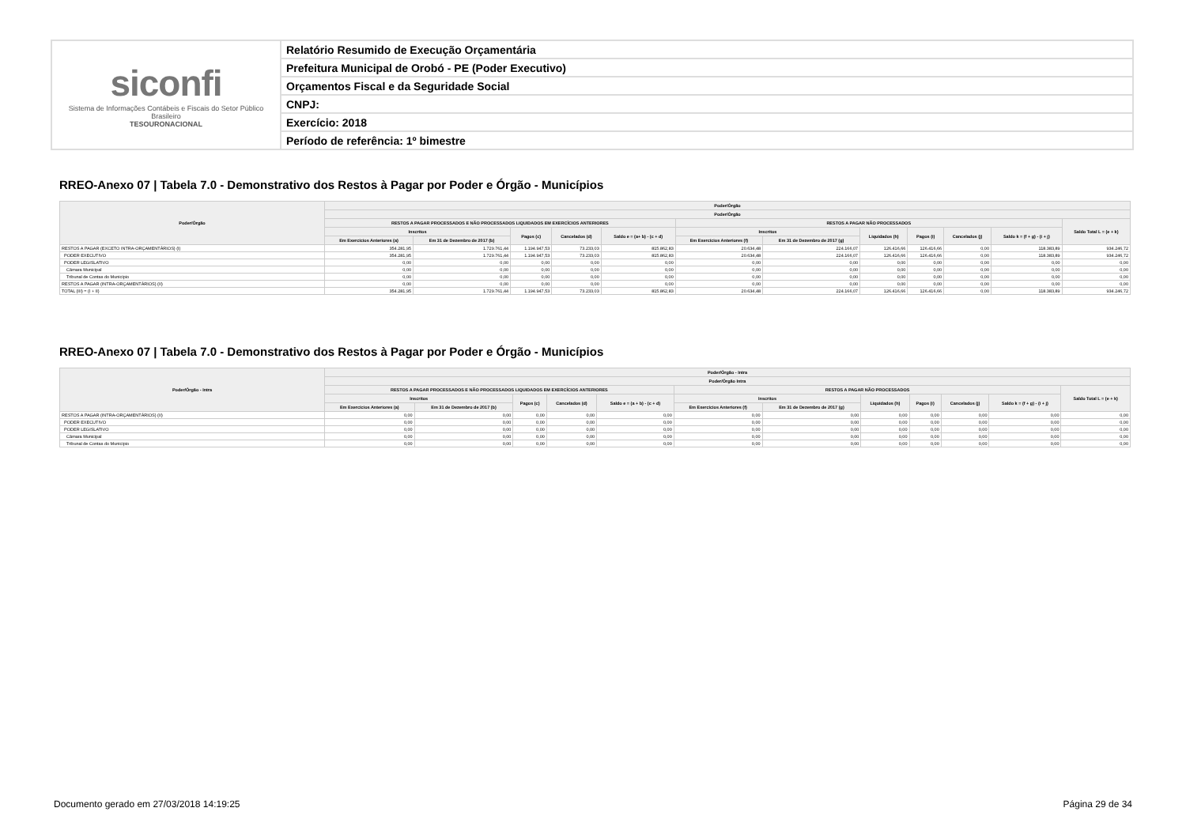| siconfi Sistema de Informações Contábeis e Fiscais do Setor Público Brasileiro TESOURONACIONAL | Relatório Resumido de Execução Orçamentária |
| | Prefeitura Municipal de Orobó - PE (Poder Executivo) |
| | Orçamentos Fiscal e da Seguridade Social |
| | CNPJ: |
| | Exercício: 2018 |
| | Período de referência: 1º bimestre |
RREO-Anexo 07 | Tabela 7.0 - Demonstrativo dos Restos à Pagar por Poder e Órgão - Municípios
| Poder/Órgão | Poder/Órgão | | | | | | | | | | | |
| --- | --- | --- | --- | --- | --- | --- | --- | --- | --- | --- | --- | --- |
| | Poder/Órgão | | | | | | | | | | | |
| | RESTOS A PAGAR PROCESSADOS E NÃO PROCESSADOS LIQUIDADOS EM EXERCÍCIOS ANTERIORES | | | | | RESTOS A PAGAR NÃO PROCESSADOS | | | | | | Saldo Total L = (e + k) |
| | Inscritos | | Pagos (c) | Cancelados (d) | Saldo e = (a+ b) - (c + d) | Inscritos | | Liquidados (h) | Pagos (i) | Cancelados (j) | Saldo k = (f + g) - (i + j) | |
| | Em Exercícios Anteriores (a) | Em 31 de Dezembro de 2017 (b) | | | | Em Exercícios Anteriores (f) | Em 31 de Dezembro de 2017 (g) | | | | | |
| RESTOS A PAGAR (EXCETO INTRA-ORÇAMENTÁRIOS) (I) | 354.281,95 | 1.729.761,44 | 1.194.947,53 | 73.233,03 | 815.862,83 | 20.634,48 | 224.166,07 | 126.416,66 | 126.416,66 | 0,00 | 118.383,89 | 934.246,72 |
| PODER EXECUTIVO | 354.281,95 | 1.729.761,44 | 1.194.947,53 | 73.233,03 | 815.862,83 | 20.634,48 | 224.166,07 | 126.416,66 | 126.416,66 | 0,00 | 118.383,89 | 934.246,72 |
| PODER LEGISLATIVO | 0,00 | 0,00 | 0,00 | 0,00 | 0,00 | 0,00 | 0,00 | 0,00 | 0,00 | 0,00 | 0,00 | 0,00 |
| Câmara Municipal | 0,00 | 0,00 | 0,00 | 0,00 | 0,00 | 0,00 | 0,00 | 0,00 | 0,00 | 0,00 | 0,00 | 0,00 |
| Tribunal de Contas do Município | 0,00 | 0,00 | 0,00 | 0,00 | 0,00 | 0,00 | 0,00 | 0,00 | 0,00 | 0,00 | 0,00 | 0,00 |
| RESTOS A PAGAR (INTRA-ORÇAMENTÁRIOS) (II) | 0,00 | 0,00 | 0,00 | 0,00 | 0,00 | 0,00 | 0,00 | 0,00 | 0,00 | 0,00 | 0,00 | 0,00 |
| TOTAL (III) = (I + II) | 354.281,95 | 1.729.761,44 | 1.194.947,53 | 73.233,03 | 815.862,83 | 20.634,48 | 224.166,07 | 126.416,66 | 126.416,66 | 0,00 | 118.383,89 | 934.246,72 |
RREO-Anexo 07 | Tabela 7.0 - Demonstrativo dos Restos à Pagar por Poder e Órgão - Municípios
| Poder/Órgão - Intra | Poder/Órgão - Intra | | | | | | | | | | | |
| --- | --- | --- | --- | --- | --- | --- | --- | --- | --- | --- | --- | --- |
| | Poder/Órgão Intra | | | | | | | | | | | |
| | RESTOS A PAGAR PROCESSADOS E NÃO PROCESSADOS LIQUIDADOS EM EXERCÍCIOS ANTERIORES | | | | | RESTOS A PAGAR NÃO PROCESSADOS | | | | | | Saldo Total L = (e + k) |
| | Inscritos | | Pagos (c) | Cancelados (d) | Saldo e = (a + b) - (c + d) | Inscritos | | Liquidados (h) | Pagos (i) | Cancelados (j) | Saldo k = (f + g) - (i + j) | |
| | Em Exercícios Anteriores (a) | Em 31 de Dezembro de 2017 (b) | | | | Em Exercícios Anteriores (f) | Em 31 de Dezembro de 2017 (g) | | | | | |
| RESTOS A PAGAR (INTRA-ORÇAMENTÁRIOS) (II) | 0,00 | 0,00 | 0,00 | 0,00 | 0,00 | 0,00 | 0,00 | 0,00 | 0,00 | 0,00 | 0,00 | 0,00 |
| PODER EXECUTIVO | 0,00 | 0,00 | 0,00 | 0,00 | 0,00 | 0,00 | 0,00 | 0,00 | 0,00 | 0,00 | 0,00 | 0,00 |
| PODER LEGISLATIVO | 0,00 | 0,00 | 0,00 | 0,00 | 0,00 | 0,00 | 0,00 | 0,00 | 0,00 | 0,00 | 0,00 | 0,00 |
| Câmara Municipal | 0,00 | 0,00 | 0,00 | 0,00 | 0,00 | 0,00 | 0,00 | 0,00 | 0,00 | 0,00 | 0,00 | 0,00 |
| Tribunal de Contas do Município | 0,00 | 0,00 | 0,00 | 0,00 | 0,00 | 0,00 | 0,00 | 0,00 | 0,00 | 0,00 | 0,00 | 0,00 |
Documento gerado em 27/03/2018 14:19:25 Página 29 de 34